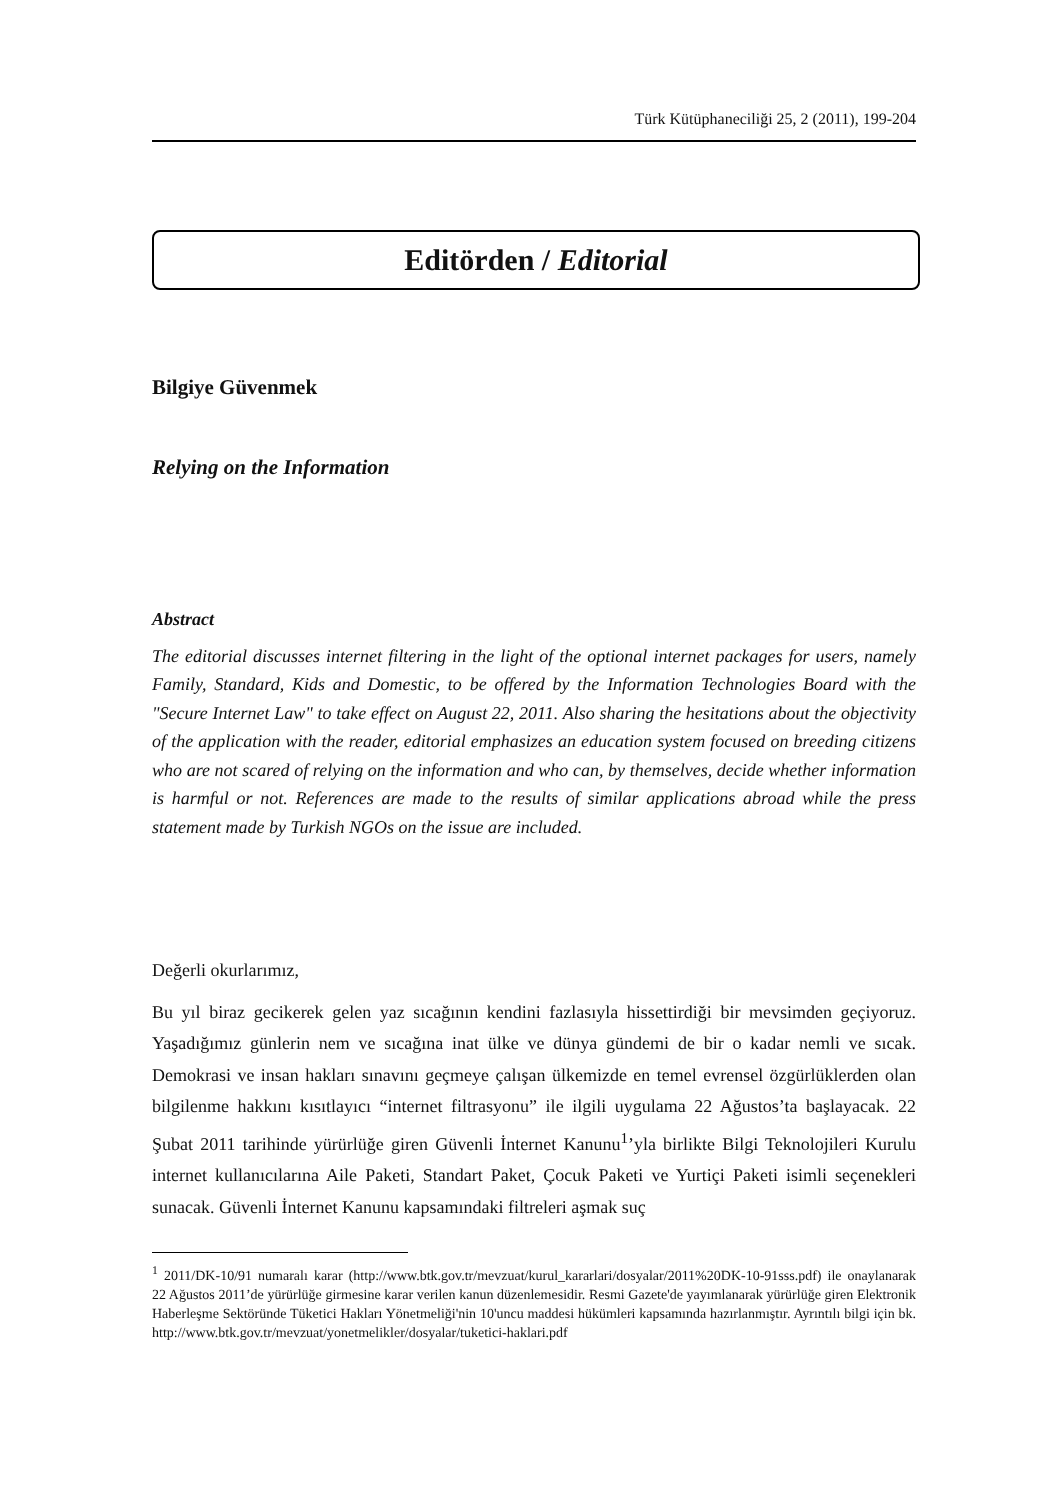Türk Kütüphaneciliği 25, 2 (2011), 199-204
Editörden / Editorial
Bilgiye Güvenmek
Relying on the Information
Abstract
The editorial discusses internet filtering in the light of the optional internet packages for users, namely Family, Standard, Kids and Domestic, to be offered by the Information Technologies Board with the "Secure Internet Law" to take effect on August 22, 2011. Also sharing the hesitations about the objectivity of the application with the reader, editorial emphasizes an education system focused on breeding citizens who are not scared of relying on the information and who can, by themselves, decide whether information is harmful or not. References are made to the results of similar applications abroad while the press statement made by Turkish NGOs on the issue are included.
Değerli okurlarımız,
Bu yıl biraz gecikerek gelen yaz sıcağının kendini fazlasıyla hissettirdiği bir mevsimden geçiyoruz. Yaşadığımız günlerin nem ve sıcağına inat ülke ve dünya gündemi de bir o kadar nemli ve sıcak. Demokrasi ve insan hakları sınavını geçmeye çalışan ülkemizde en temel evrensel özgürlüklerden olan bilgilenme hakkını kısıtlayıcı “internet filtrasyonu” ile ilgili uygulama 22 Ağustos’ta başlayacak. 22 Şubat 2011 tarihinde yürürlüğe giren Güvenli İnternet Kanunu<sup>1</sup>’yla birlikte Bilgi Teknolojileri Kurulu internet kullanıcılarına Aile Paketi, Standart Paket, Çocuk Paketi ve Yurtiçi Paketi isimli seçenekleri sunacak. Güvenli İnternet Kanunu kapsamındaki filtreleri aşmak suç
<sup>1</sup> 2011/DK-10/91 numaralı karar (http://www.btk.gov.tr/mevzuat/kurul_kararlari/dosyalar/2011%20DK-10-91sss.pdf) ile onaylanarak 22 Ağustos 2011’de yürürlüğe girmesine karar verilen kanun düzenlemesidir. Resmi Gazete'de yayımlanarak yürürlüğe giren Elektronik Haberleşme Sektöründe Tüketici Hakları Yönetmeliği'nin 10'uncu maddesi hükümleri kapsamında hazırlanmıştır. Ayrıntılı bilgi için bk. http://www.btk.gov.tr/mevzuat/yonetmelikler/dosyalar/tuketici-haklari.pdf